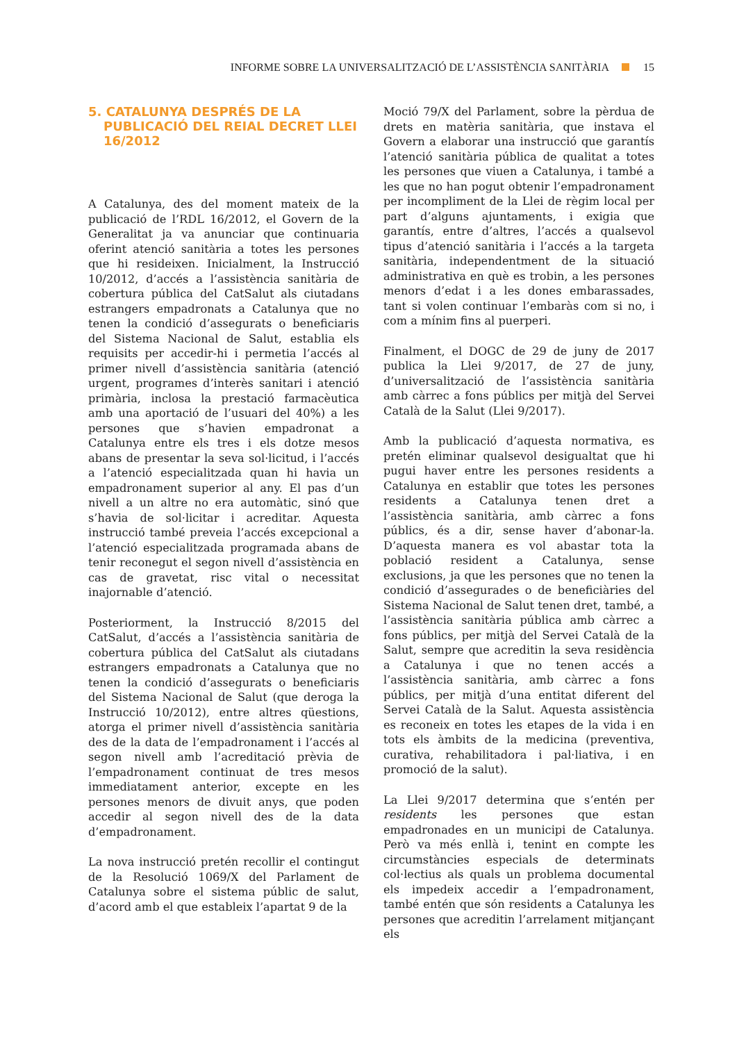INFORME SOBRE LA UNIVERSALITZACIÓ DE L’ASSISTÈNCIA SANITÀRIA 15
5. CATALUNYA DESPRÉS DE LA PUBLICACIÓ DEL REIAL DECRET LLEI 16/2012
A Catalunya, des del moment mateix de la publicació de l’RDL 16/2012, el Govern de la Generalitat ja va anunciar que continuaria oferint atenció sanitària a totes les persones que hi resideixen. Inicialment, la Instrucció 10/2012, d’accés a l’assistència sanitària de cobertura pública del CatSalut als ciutadans estrangers empadronats a Catalunya que no tenen la condició d’assegurats o beneficiaris del Sistema Nacional de Salut, establia els requisits per accedir-hi i permetia l’accés al primer nivell d’assistència sanitària (atenció urgent, programes d’interès sanitari i atenció primària, inclosa la prestació farmacèutica amb una aportació de l’usuari del 40%) a les persones que s’havien empadronat a Catalunya entre els tres i els dotze mesos abans de presentar la seva sol·licitud, i l’accés a l’atenció especialitzada quan hi havia un empadronament superior al any. El pas d’un nivell a un altre no era automàtic, sinó que s’havia de sol·licitar i acreditar. Aquesta instrucció també preveia l’accés excepcional a l’atenció especialitzada programada abans de tenir reconegut el segon nivell d’assistència en cas de gravetat, risc vital o necessitat inajornable d’atenció.
Posteriorment, la Instrucció 8/2015 del CatSalut, d’accés a l’assistència sanitària de cobertura pública del CatSalut als ciutadans estrangers empadronats a Catalunya que no tenen la condició d’assegurats o beneficiaris del Sistema Nacional de Salut (que deroga la Instrucció 10/2012), entre altres qüestions, atorga el primer nivell d’assistència sanitària des de la data de l’empadronament i l’accés al segon nivell amb l’acreditació prèvia de l’empadronament continuat de tres mesos immediatament anterior, excepte en les persones menors de divuit anys, que poden accedir al segon nivell des de la data d’empadronament.
La nova instrucció pretén recollir el contingut de la Resolució 1069/X del Parlament de Catalunya sobre el sistema públic de salut, d’acord amb el que estableix l’apartat 9 de la
Moció 79/X del Parlament, sobre la pèrdua de drets en matèria sanitària, que instava el Govern a elaborar una instrucció que garantís l’atenció sanitària pública de qualitat a totes les persones que viuen a Catalunya, i també a les que no han pogut obtenir l’empadronament per incompliment de la Llei de règim local per part d’alguns ajuntaments, i exigia que garantís, entre d’altres, l’accés a qualsevol tipus d’atenció sanitària i l’accés a la targeta sanitària, independentment de la situació administrativa en què es trobin, a les persones menors d’edat i a les dones embarassades, tant si volen continuar l’embaràs com si no, i com a mínim fins al puerperi.
Finalment, el DOGC de 29 de juny de 2017 publica la Llei 9/2017, de 27 de juny, d’universalització de l’assistència sanitària amb càrrec a fons públics per mitjà del Servei Català de la Salut (Llei 9/2017).
Amb la publicació d’aquesta normativa, es pretén eliminar qualsevol desigualtat que hi pugui haver entre les persones residents a Catalunya en establir que totes les persones residents a Catalunya tenen dret a l’assistència sanitària, amb càrrec a fons públics, és a dir, sense haver d’abonar-la. D’aquesta manera es vol abastar tota la població resident a Catalunya, sense exclusions, ja que les persones que no tenen la condició d’assegurades o de beneficiàries del Sistema Nacional de Salut tenen dret, també, a l’assistència sanitària pública amb càrrec a fons públics, per mitjà del Servei Català de la Salut, sempre que acreditin la seva residència a Catalunya i que no tenen accés a l’assistència sanitària, amb càrrec a fons públics, per mitjà d’una entitat diferent del Servei Català de la Salut. Aquesta assistència es reconeix en totes les etapes de la vida i en tots els àmbits de la medicina (preventiva, curativa, rehabilitadora i pal·liativa, i en promoció de la salut).
La Llei 9/2017 determina que s’entén per residents les persones que estan empadronades en un municipi de Catalunya. Però va més enllà i, tenint en compte les circumstàncies especials de determinats col·lectius als quals un problema documental els impedeix accedir a l’empadronament, també entén que són residents a Catalunya les persones que acreditin l’arrelament mitjançant els